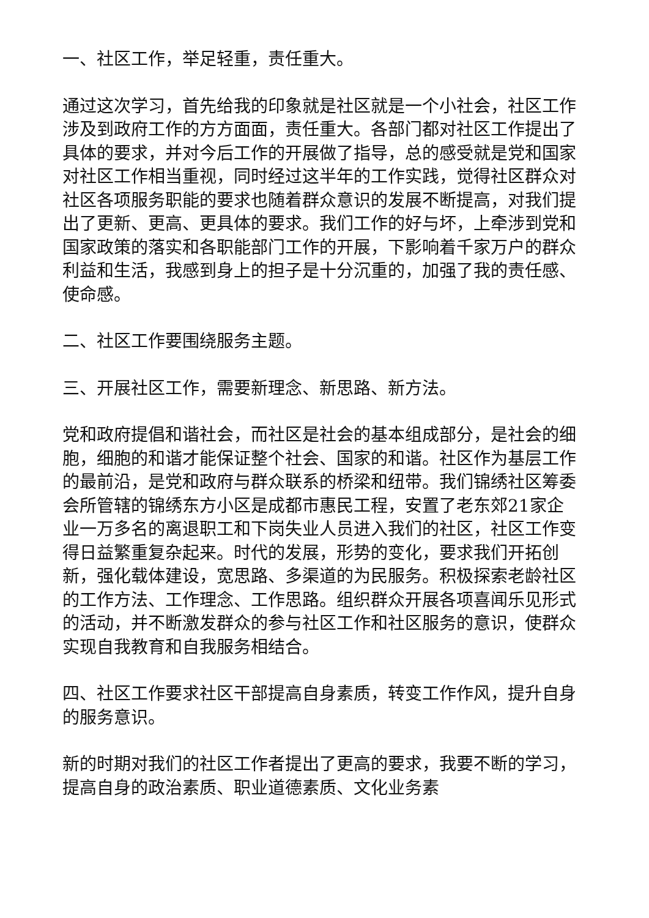一、社区工作，举足轻重，责任重大。
通过这次学习，首先给我的印象就是社区就是一个小社会，社区工作涉及到政府工作的方方面面，责任重大。各部门都对社区工作提出了具体的要求，并对今后工作的开展做了指导，总的感受就是党和国家对社区工作相当重视，同时经过这半年的工作实践，觉得社区群众对社区各项服务职能的要求也随着群众意识的发展不断提高，对我们提出了更新、更高、更具体的要求。我们工作的好与坏，上牵涉到党和国家政策的落实和各职能部门工作的开展，下影响着千家万户的群众利益和生活，我感到身上的担子是十分沉重的，加强了我的责任感、使命感。
二、社区工作要围绕服务主题。
三、开展社区工作，需要新理念、新思路、新方法。
党和政府提倡和谐社会，而社区是社会的基本组成部分，是社会的细胞，细胞的和谐才能保证整个社会、国家的和谐。社区作为基层工作的最前沿，是党和政府与群众联系的桥梁和纽带。我们锦绣社区筹委会所管辖的锦绣东方小区是成都市惠民工程，安置了老东郊21家企业一万多名的离退职工和下岗失业人员进入我们的社区，社区工作变得日益繁重复杂起来。时代的发展，形势的变化，要求我们开拓创新，强化载体建设，宽思路、多渠道的为民服务。积极探索老龄社区的工作方法、工作理念、工作思路。组织群众开展各项喜闻乐见形式的活动，并不断激发群众的参与社区工作和社区服务的意识，使群众实现自我教育和自我服务相结合。
四、社区工作要求社区干部提高自身素质，转变工作作风，提升自身的服务意识。
新的时期对我们的社区工作者提出了更高的要求，我要不断的学习，提高自身的政治素质、职业道德素质、文化业务素